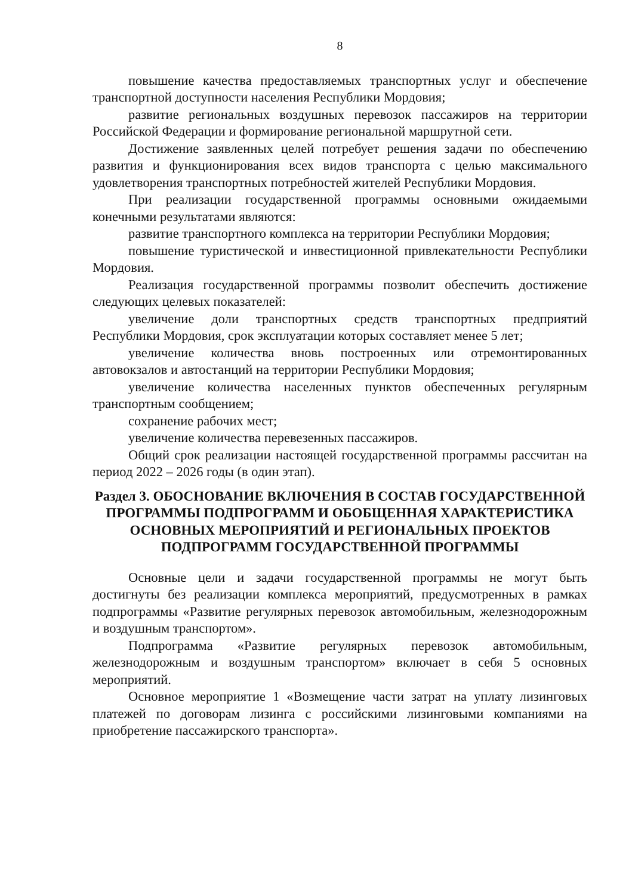8
повышение качества предоставляемых транспортных услуг и обеспечение транспортной доступности населения Республики Мордовия;
развитие региональных воздушных перевозок пассажиров на территории Российской Федерации и формирование региональной маршрутной сети.
Достижение заявленных целей потребует решения задачи по обеспечению развития и функционирования всех видов транспорта с целью максимального удовлетворения транспортных потребностей жителей Республики Мордовия.
При реализации государственной программы основными ожидаемыми конечными результатами являются:
развитие транспортного комплекса на территории Республики Мордовия;
повышение туристической и инвестиционной привлекательности Республики Мордовия.
Реализация государственной программы позволит обеспечить достижение следующих целевых показателей:
увеличение доли транспортных средств транспортных предприятий Республики Мордовия, срок эксплуатации которых составляет менее 5 лет;
увеличение количества вновь построенных или отремонтированных автовокзалов и автостанций на территории Республики Мордовия;
увеличение количества населенных пунктов обеспеченных регулярным транспортным сообщением;
сохранение рабочих мест;
увеличение количества перевезенных пассажиров.
Общий срок реализации настоящей государственной программы рассчитан на период 2022 – 2026 годы (в один этап).
Раздел 3. ОБОСНОВАНИЕ ВКЛЮЧЕНИЯ В СОСТАВ ГОСУДАРСТВЕННОЙ ПРОГРАММЫ ПОДПРОГРАММ И ОБОБЩЕННАЯ ХАРАКТЕРИСТИКА ОСНОВНЫХ МЕРОПРИЯТИЙ И РЕГИОНАЛЬНЫХ ПРОЕКТОВ ПОДПРОГРАММ ГОСУДАРСТВЕННОЙ ПРОГРАММЫ
Основные цели и задачи государственной программы не могут быть достигнуты без реализации комплекса мероприятий, предусмотренных в рамках подпрограммы «Развитие регулярных перевозок автомобильным, железнодорожным и воздушным транспортом».
Подпрограмма «Развитие регулярных перевозок автомобильным, железнодорожным и воздушным транспортом» включает в себя 5 основных мероприятий.
Основное мероприятие 1 «Возмещение части затрат на уплату лизинговых платежей по договорам лизинга с российскими лизинговыми компаниями на приобретение пассажирского транспорта».